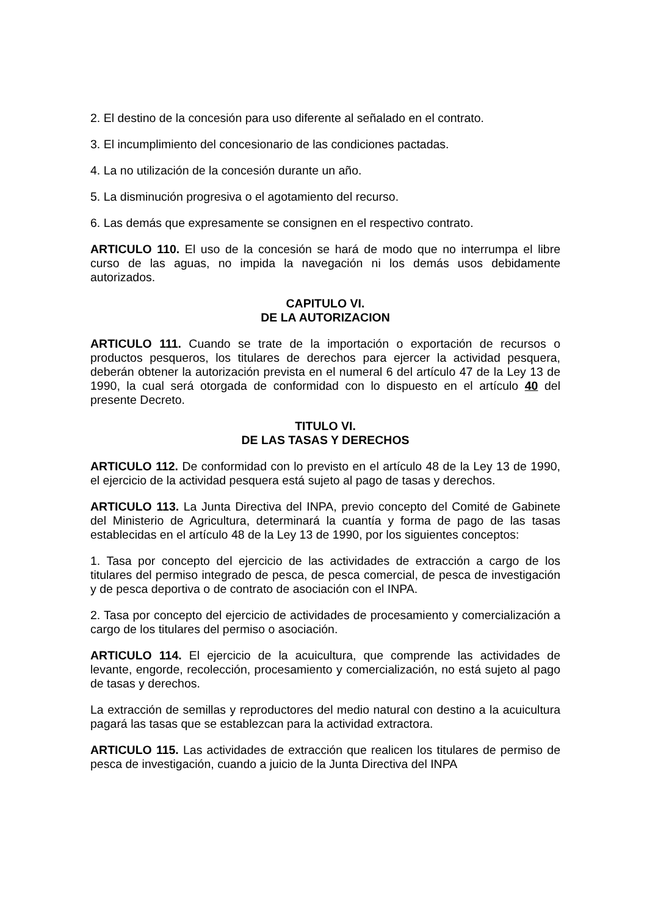2. El destino de la concesión para uso diferente al señalado en el contrato.
3. El incumplimiento del concesionario de las condiciones pactadas.
4. La no utilización de la concesión durante un año.
5. La disminución progresiva o el agotamiento del recurso.
6. Las demás que expresamente se consignen en el respectivo contrato.
ARTICULO 110. El uso de la concesión se hará de modo que no interrumpa el libre curso de las aguas, no impida la navegación ni los demás usos debidamente autorizados.
CAPITULO VI.
DE LA AUTORIZACION
ARTICULO 111. Cuando se trate de la importación o exportación de recursos o productos pesqueros, los titulares de derechos para ejercer la actividad pesquera, deberán obtener la autorización prevista en el numeral 6 del artículo 47 de la Ley 13 de 1990, la cual será otorgada de conformidad con lo dispuesto en el artículo 40 del presente Decreto.
TITULO VI.
DE LAS TASAS Y DERECHOS
ARTICULO 112. De conformidad con lo previsto en el artículo 48 de la Ley 13 de 1990, el ejercicio de la actividad pesquera está sujeto al pago de tasas y derechos.
ARTICULO 113. La Junta Directiva del INPA, previo concepto del Comité de Gabinete del Ministerio de Agricultura, determinará la cuantía y forma de pago de las tasas establecidas en el artículo 48 de la Ley 13 de 1990, por los siguientes conceptos:
1. Tasa por concepto del ejercicio de las actividades de extracción a cargo de los titulares del permiso integrado de pesca, de pesca comercial, de pesca de investigación y de pesca deportiva o de contrato de asociación con el INPA.
2. Tasa por concepto del ejercicio de actividades de procesamiento y comercialización a cargo de los titulares del permiso o asociación.
ARTICULO 114. El ejercicio de la acuicultura, que comprende las actividades de levante, engorde, recolección, procesamiento y comercialización, no está sujeto al pago de tasas y derechos.
La extracción de semillas y reproductores del medio natural con destino a la acuicultura pagará las tasas que se establezcan para la actividad extractora.
ARTICULO 115. Las actividades de extracción que realicen los titulares de permiso de pesca de investigación, cuando a juicio de la Junta Directiva del INPA